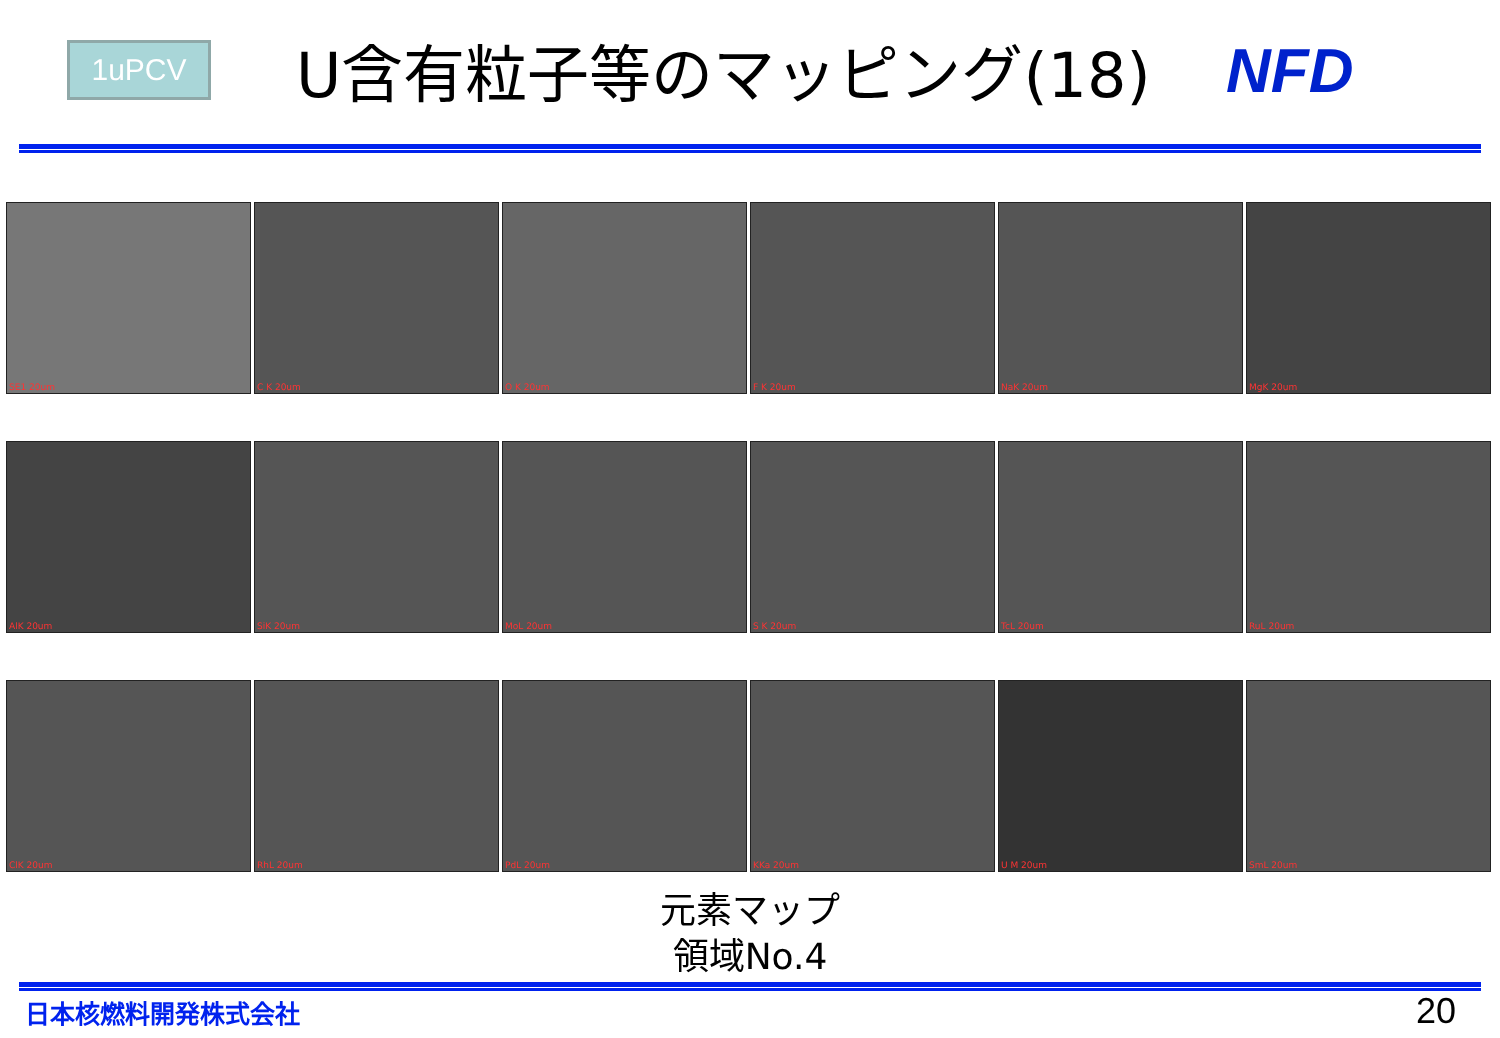1uPCV
U含有粒子等のマッピング(18) NFD
SE1 20um
C K 20um
O K 20um
F K 20um
NaK 20um
MgK 20um
AlK 20um
SiK 20um
MoL 20um
S K 20um
TcL 20um
RuL 20um
ClK 20um
RhL 20um
PdL 20um
KKa 20um
U M 20um
SmL 20um
元素マップ
領域No.4
日本核燃料開発株式会社 20